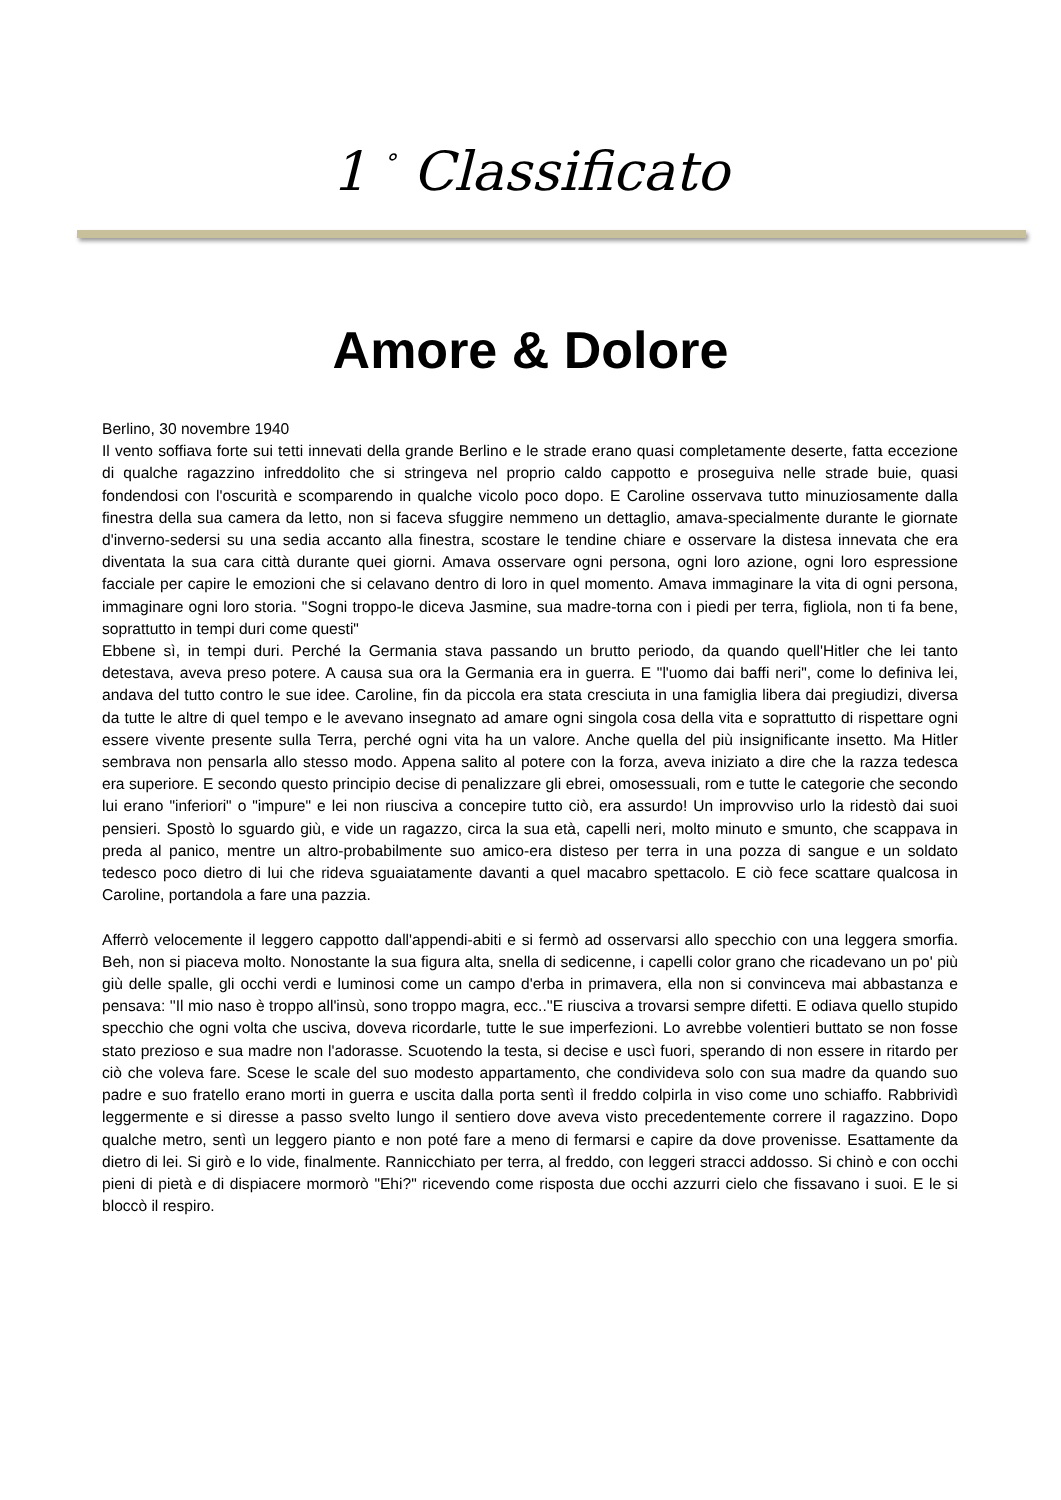1 <sup>°</sup> Classificato
Amore & Dolore
Berlino, 30 novembre 1940
Il vento soffiava forte sui tetti innevati della grande Berlino e le strade erano quasi completamente deserte, fatta eccezione di qualche ragazzino infreddolito che si stringeva nel proprio caldo cappotto e proseguiva nelle strade buie, quasi fondendosi con l'oscurità e scomparendo in qualche vicolo poco dopo. E Caroline osservava tutto minuziosamente dalla finestra della sua camera da letto, non si faceva sfuggire nemmeno un dettaglio, amava-specialmente durante le giornate d'inverno-sedersi su una sedia accanto alla finestra, scostare le tendine chiare e osservare la distesa innevata che era diventata la sua cara città durante quei giorni. Amava osservare ogni persona, ogni loro azione, ogni loro espressione facciale per capire le emozioni che si celavano dentro di loro in quel momento. Amava immaginare la vita di ogni persona, immaginare ogni loro storia. "Sogni troppo-le diceva Jasmine, sua madre-torna con i piedi per terra, figliola, non ti fa bene, soprattutto in tempi duri come questi"
Ebbene sì, in tempi duri. Perché la Germania stava passando un brutto periodo, da quando quell'Hitler che lei tanto detestava, aveva preso potere. A causa sua ora la Germania era in guerra. E "l'uomo dai baffi neri", come lo definiva lei, andava del tutto contro le sue idee. Caroline, fin da piccola era stata cresciuta in una famiglia libera dai pregiudizi, diversa da tutte le altre di quel tempo e le avevano insegnato ad amare ogni singola cosa della vita e soprattutto di rispettare ogni essere vivente presente sulla Terra, perché ogni vita ha un valore. Anche quella del più insignificante insetto. Ma Hitler sembrava non pensarla allo stesso modo. Appena salito al potere con la forza, aveva iniziato a dire che la razza tedesca era superiore. E secondo questo principio decise di penalizzare gli ebrei, omosessuali, rom e tutte le categorie che secondo lui erano "inferiori" o "impure" e lei non riusciva a concepire tutto ciò, era assurdo! Un improvviso urlo la ridestò dai suoi pensieri. Spostò lo sguardo giù, e vide un ragazzo, circa la sua età, capelli neri, molto minuto e smunto, che scappava in preda al panico, mentre un altro-probabilmente suo amico-era disteso per terra in una pozza di sangue e un soldato tedesco poco dietro di lui che rideva sguaiatamente davanti a quel macabro spettacolo. E ciò fece scattare qualcosa in Caroline, portandola a fare una pazzia.
Afferrò velocemente il leggero cappotto dall'appendi-abiti e si fermò ad osservarsi allo specchio con una leggera smorfia. Beh, non si piaceva molto. Nonostante la sua figura alta, snella di sedicenne, i capelli color grano che ricadevano un po' più giù delle spalle, gli occhi verdi e luminosi come un campo d'erba in primavera, ella non si convinceva mai abbastanza e pensava: ''Il mio naso è troppo all'insù, sono troppo magra, ecc..''E riusciva a trovarsi sempre difetti. E odiava quello stupido specchio che ogni volta che usciva, doveva ricordarle, tutte le sue imperfezioni. Lo avrebbe volentieri buttato se non fosse stato prezioso e sua madre non l'adorasse. Scuotendo la testa, si decise e uscì fuori, sperando di non essere in ritardo per ciò che voleva fare. Scese le scale del suo modesto appartamento, che condivideva solo con sua madre da quando suo padre e suo fratello erano morti in guerra e uscita dalla porta sentì il freddo colpirla in viso come uno schiaffo. Rabbrividì leggermente e si diresse a passo svelto lungo il sentiero dove aveva visto precedentemente correre il ragazzino. Dopo qualche metro, sentì un leggero pianto e non poté fare a meno di fermarsi e capire da dove provenisse. Esattamente da dietro di lei. Si girò e lo vide, finalmente. Rannicchiato per terra, al freddo, con leggeri stracci addosso. Si chinò e con occhi pieni di pietà e di dispiacere mormorò "Ehi?" ricevendo come risposta due occhi azzurri cielo che fissavano i suoi. E le si bloccò il respiro.